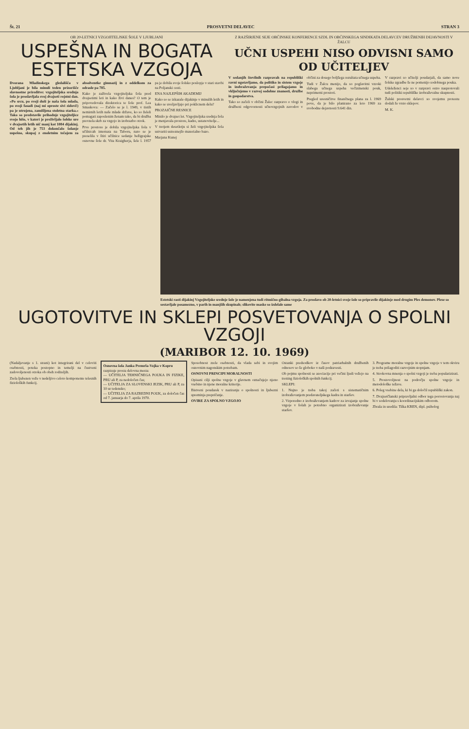Št. 21 PROSVETNI DELAVEC STRAN 3
OB 20-LETNICI VZGOJITELJSKE ŠOLE V LJUBLJANI
USPEŠNA IN BOGATA ESTETSKA VZGOJA
Dvorana Mladinskega gledališča v Ljubljani je bila minuli teden prizorišče slavnostne prireditve: vzgojiteljska srednja šola je proslavljala svoj dvajseti rojstni dan. »Po srcu, po svoji duši je naša šola mlada, po svoji fasadi (naj mi oproste sivi zidovi!) pa je utrujena, zamišljena stoletna starka.« Tako so predstavile prihodnje vzgojiteljice svojo hišo, v kateri je preživljalo šolske ure v dvajsetih letih nič manj kot 1084 dijakinj. Od teh jih je 753 dokončalo šolanje uspešno, skupaj z enoletnim tečajem za absolventke gimnazij in z oddelkom za odrasle pa 785.
Kako je zaživela vzgojiteljska šola pred dvajsetimi leti in kako živi danes? O tem je pripovedovala direktorica te šole prof. Lea Smaskova: — Začelo se je l. 1949, v tistih nemirnih letih naše mlade države, ko so želeli pomagati zaposlenim ženam tako, da bi družba prevzela skrb za vzgojo in izobrazbo otrok.
Prve prostore je dobila vzgojiteljska šola v učilnicah internata na Taboru, nato se je preselila v štiri učilnice sedanje bežigrajske osnovne šole dr. Vita Kraigherja, šele l. 1957 pa je dobila svoje šolsko poslopje v stari stavbi na Poljanski cesti.
ENA NAJLEPŠIH AKADEMIJ
Kako so se izkazale dijakinje v minulih letih in kako se uveljavljajo pri poklicnem delu?
PROZAIČNE RESNICE
Minilo je dvajset let. Vzgojiteljska srednja šola je menjavala prostore, kadre, ustanovitelje...
V tretjem desetletju si želi vzgojiteljska šola ustvariti ustreznejšo materialno bazo.
Marjana Kunej
Z RAZŠIRJENE SEJE OBČINSKE KONFERENCE SZDL IN OBČINSKEGA SINDIKATA DELAVCEV DRUŽBENIH DEJAVNOSTI V ŽALCU
UČNI USPEHI NISO ODVISNI SAMO OD UČITELJEV
V sedanjih številnih razpravah na republiški ravni ugotavljamo, da politiko in sistem vzgoje in izobraževanja prepočasi prilagajamo in vključujemo v razvoj sodobne znanosti, družbe in gospodarstva.
Tako so začeli v občini Žalec razpravo o vlogi in družbeni odgovornosti učnovzgojnih zavodov v občini za dosego boljšega rezultata učnega uspeha.
Tudi v Žalcu menijo, da so poglavitni vzroki slabega učnega uspeha večizmenski pouk, neprimerni prostori.
Pregled uresničitve finančnega plana za l. 1969 pove, da je bilo planirano za leto 1969 za svobodne dejavnosti 9.641 din.
V razpravi so učitelji poudarjali, da samo nove šolske zgradbe še ne pomenijo sodobnega pouka.
Udeleženci seje so v razpravi ostro nasprotovali tudi politiki republiške izobraževalne skupnosti.
Žalski prosvetni delavci so svojemu protestu dodali še vrsto sklepov.
M. K.
Estetski rasti dijakinj Vzgojiteljske srednje šole je namenjena tudi ritmično-gibalna vzgoja. Za proslavo ob 20-letnici svoje šole so pripravile dijakinje med drugim Ples demonov. Plese so sestavljale posamezno, v parih in manjših skupinah; slikovite maske so izdelale same
UGOTOVITVE IN SKLEPI POSVETOVANJA O SPOLNI VZGOJI
(MARIBOR 12. 10. 1969)
(Nadaljevanje s 1. strani) kot integrirani del v celoviti osebnosti, poteka postopno in temelji na čustveni zadovoljenosti otroka ob obeh roditeljih.
Zrela ljubezen veže v nedeljivo celoto komponente telesnih fizioloških funkcij.
Osnovna šola Janka Premrla-Vojka v Kopru
razpisuje prosta delovna mesta:
— UČITELJA TEHNIČNEGA POUKA IN FIZIKE, PRU ali P, za nedoločen čas;
— UČITELJA ZA SLOVENSKI JEZIK, PRU ali P, za 10 ur tedensko;
— UČITELJA ZA RAZREDNI POUK, za določen čas od 7. januarja do 7. aprila 1970.
Sposobnost zrele osebnosti, da vlada sebi in svojim osnovnim nagonskim potrebam.
OSNOVNI PRINCIPI MORALNOSTI
Opisani cilji spolne vzgoje v glavnem označujejo njeno vsebino in njene moralne kriterije.
Bistveni poudarek v naziranju o spolnosti in ljubezni spreminja prepričanje.
OVIRE ZA SPOLNO VZGOJO
Ostanki predsodkov iz časov patriarhalnih družbenih odnosov so še globoko v naši podzavesti.
Ob pojmu spolnosti se asociacije pri večini ljudi vežejo na trening fizioloških spolnih funkcij.
SKLEPI:
1. Nujno je treba takoj začeti s sistematičnim izobraževanjem predavateljskega kadra in staršev.
2. Vzporedno z izobraževanjem kadrov za izvajanje spolne vzgoje v šolah je potrebno organizirati izobraževanje staršev.
3. Programe moralne vzgoje in spolne vzgoje v tem okviru je treba prilagoditi razvojnim stopnjam.
4. Strokovna mnenja o spolni vzgoji je treba popularizirati.
5. Prostovoljnost na področju spolne vzgoje in metodološke težave.
6. Poleg vsebine dela, ki bi ga določil republiški zakon.
7. Dvajsetčlanski pripravljalni odbor tega posvetovanja naj bi v sodelovanju s koordinacijskim odborom.
Zbrala in uredila: Tilka KREN, dipl. psiholog